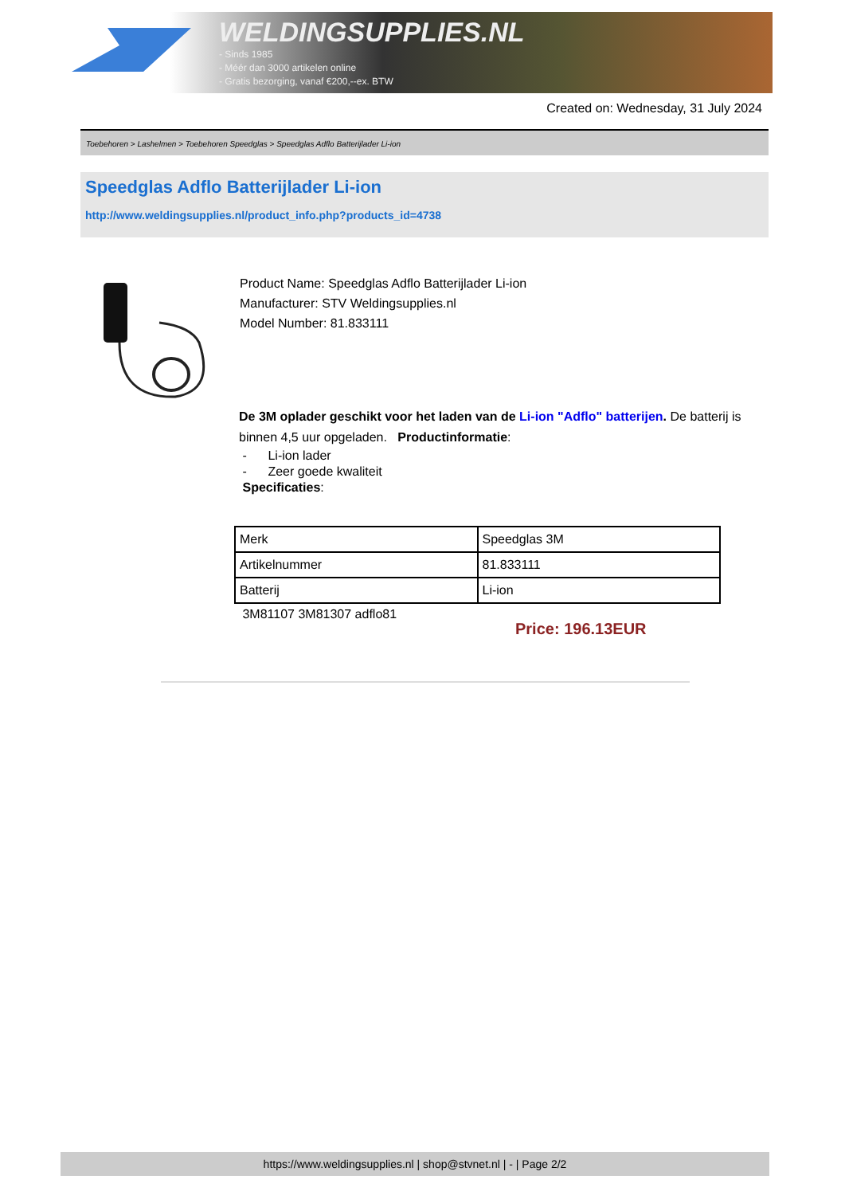WELDINGSUPPLIES.NL
- Sinds 1985
- Méér dan 3000 artikelen online
- Gratis bezorging, vanaf €200,--ex. BTW
Created on: Wednesday, 31 July 2024
Toebehoren > Lashelmen > Toebehoren Speedglas > Speedglas Adflo Batterijlader Li-ion
Speedglas Adflo Batterijlader Li-ion
http://www.weldingsupplies.nl/product_info.php?products_id=4738
Product Name: Speedglas Adflo Batterijlader Li-ion
Manufacturer: STV Weldingsupplies.nl
Model Number: 81.833111
De 3M oplader geschikt voor het laden van de Li-ion "Adflo" batterijen. De batterij is binnen 4,5 uur opgeladen. Productinformatie:
- Li-ion lader
- Zeer goede kwaliteit
Specificaties:
| Merk | Speedglas 3M |
| Artikelnummer | 81.833111 |
| Batterij | Li-ion |
3M81107 3M81307 adflo81
Price: 196.13EUR
https://www.weldingsupplies.nl | shop@stvnet.nl | - | Page 2/2